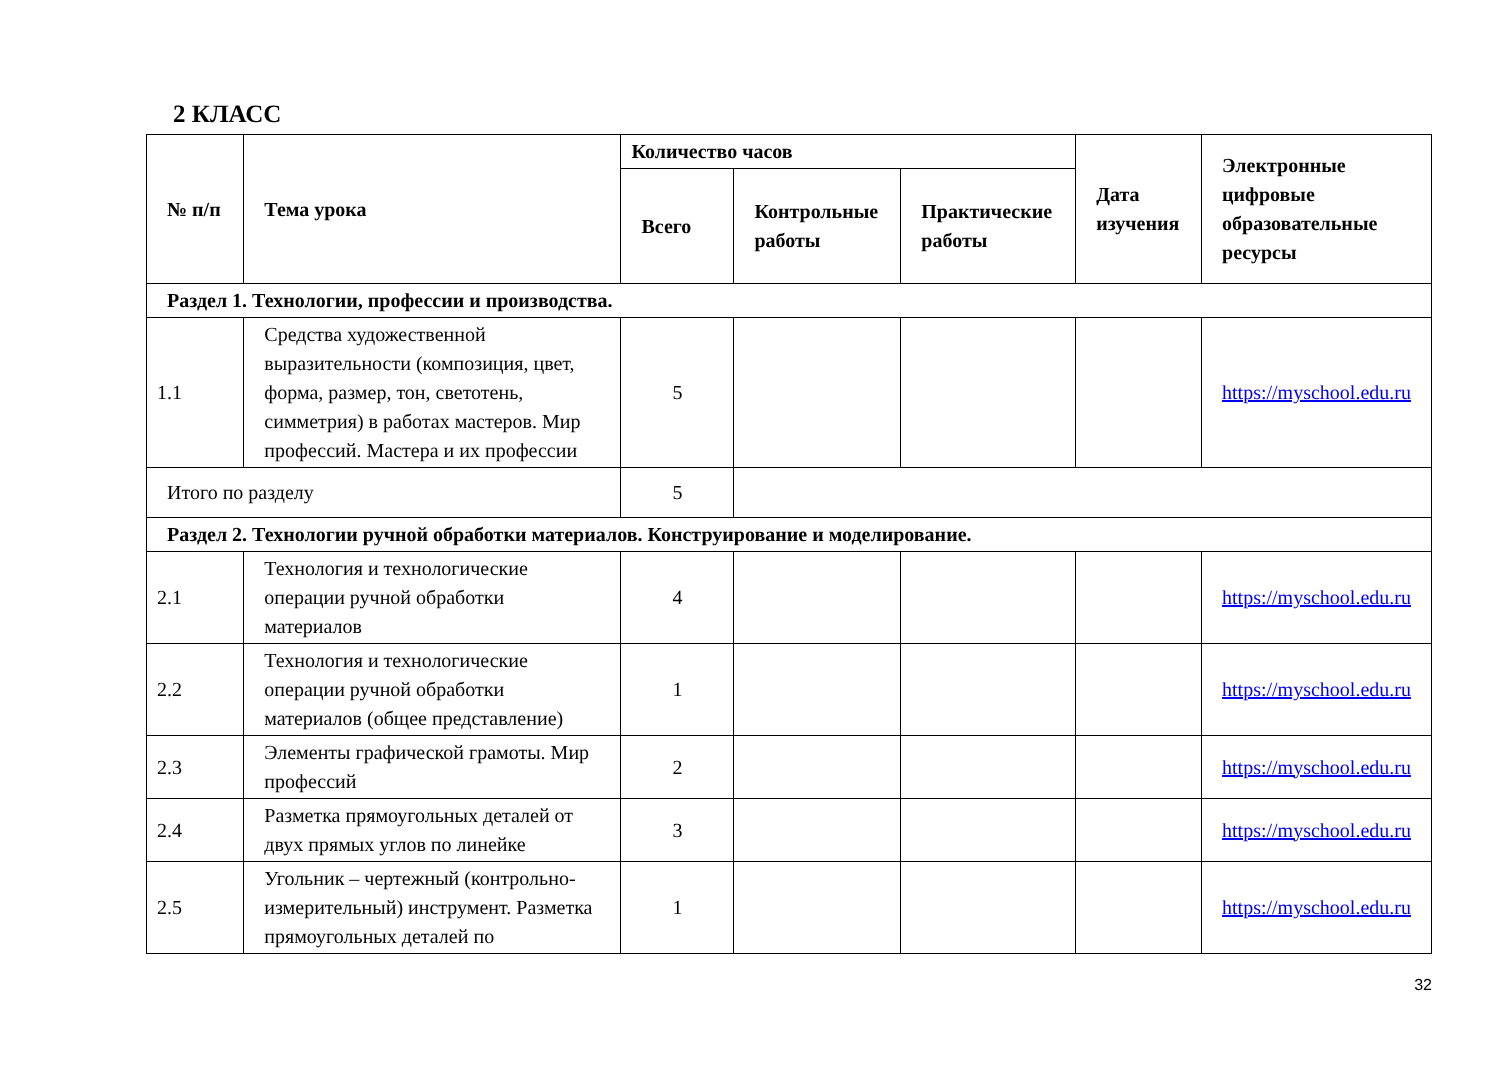2 КЛАСС
| № п/п | Тема урока | Количество часов | | | Дата изучения | Электронные цифровые образовательные ресурсы |
| --- | --- | --- | --- | --- | --- | --- |
| | | Всего | Контрольные работы | Практические работы | | |
| Раздел 1. Технологии, профессии и производства. | | | | | | |
| 1.1 | Средства художественной выразительности (композиция, цвет, форма, размер, тон, светотень, симметрия) в работах мастеров. Мир профессий. Мастера и их профессии | 5 | | | | https://myschool.edu.ru |
| Итого по разделу | | 5 | | | | |
| Раздел 2. Технологии ручной обработки материалов. Конструирование и моделирование. | | | | | | |
| 2.1 | Технология и технологические операции ручной обработки материалов | 4 | | | | https://myschool.edu.ru |
| 2.2 | Технология и технологические операции ручной обработки материалов (общее представление) | 1 | | | | https://myschool.edu.ru |
| 2.3 | Элементы графической грамоты. Мир профессий | 2 | | | | https://myschool.edu.ru |
| 2.4 | Разметка прямоугольных деталей от двух прямых углов по линейке | 3 | | | | https://myschool.edu.ru |
| 2.5 | Угольник – чертежный (контрольно-измерительный) инструмент. Разметка прямоугольных деталей по | 1 | | | | https://myschool.edu.ru |
32